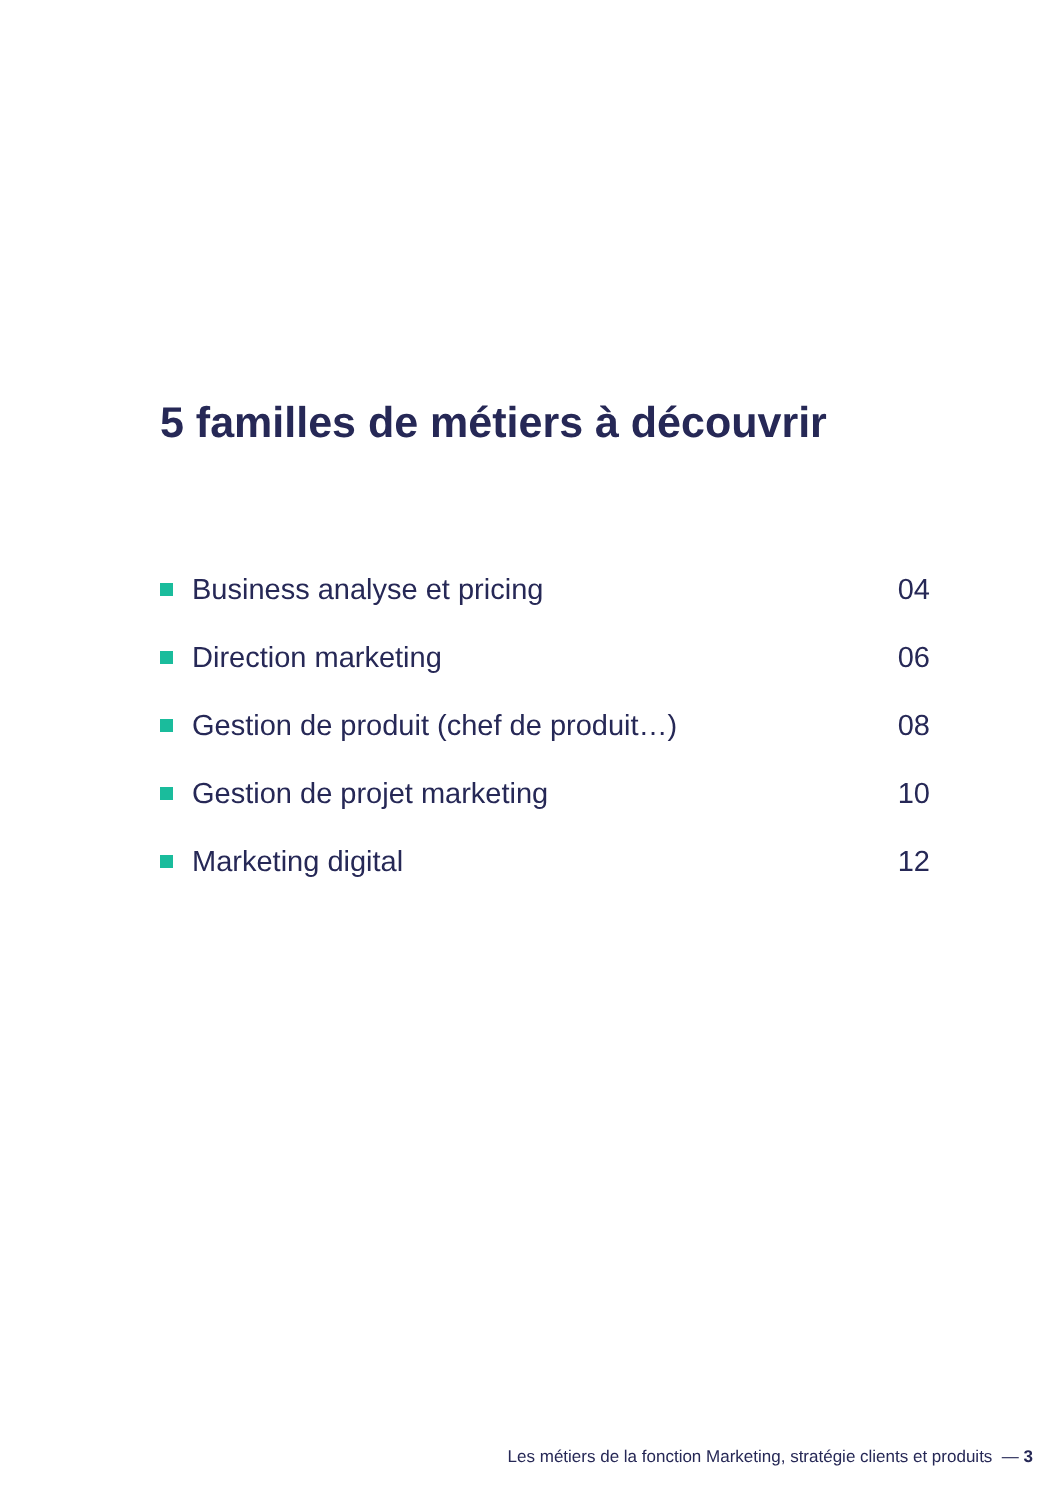5 familles de métiers à découvrir
Business analyse et pricing 04
Direction marketing 06
Gestion de produit (chef de produit…) 08
Gestion de projet marketing 10
Marketing digital 12
Les métiers de la fonction Marketing, stratégie clients et produits — 3